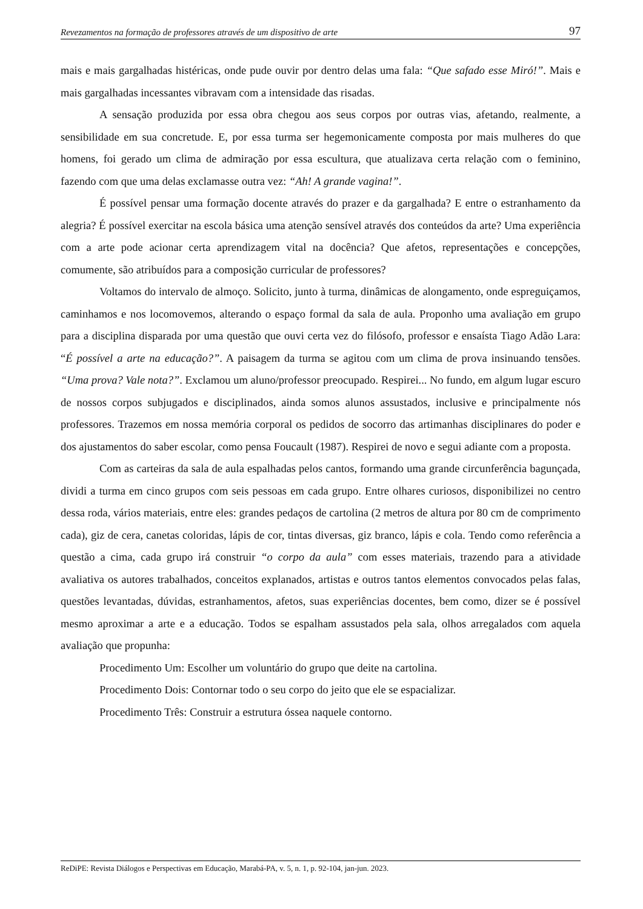Revezamentos na formação de professores através de um dispositivo de arte 97
mais e mais gargalhadas histéricas, onde pude ouvir por dentro delas uma fala: “Que safado esse Miró!”. Mais e mais gargalhadas incessantes vibravam com a intensidade das risadas.
A sensação produzida por essa obra chegou aos seus corpos por outras vias, afetando, realmente, a sensibilidade em sua concretude. E, por essa turma ser hegemonicamente composta por mais mulheres do que homens, foi gerado um clima de admiração por essa escultura, que atualizava certa relação com o feminino, fazendo com que uma delas exclamasse outra vez: “Ah! A grande vagina!”.
É possível pensar uma formação docente através do prazer e da gargalhada? E entre o estranhamento da alegria? É possível exercitar na escola básica uma atenção sensível através dos conteúdos da arte? Uma experiência com a arte pode acionar certa aprendizagem vital na docência? Que afetos, representações e concepções, comumente, são atribuídos para a composição curricular de professores?
Voltamos do intervalo de almoço. Solicito, junto à turma, dinâmicas de alongamento, onde espreguiçamos, caminhamos e nos locomovemos, alterando o espaço formal da sala de aula. Proponho uma avaliação em grupo para a disciplina disparada por uma questão que ouvi certa vez do filósofo, professor e ensaísta Tiago Adão Lara: “É possível a arte na educação?”. A paisagem da turma se agitou com um clima de prova insinuando tensões. “Uma prova? Vale nota?”. Exclamou um aluno/professor preocupado. Respirei... No fundo, em algum lugar escuro de nossos corpos subjugados e disciplinados, ainda somos alunos assustados, inclusive e principalmente nós professores. Trazemos em nossa memória corporal os pedidos de socorro das artimanhas disciplinares do poder e dos ajustamentos do saber escolar, como pensa Foucault (1987). Respirei de novo e segui adiante com a proposta.
Com as carteiras da sala de aula espalhadas pelos cantos, formando uma grande circunferência bagunçada, dividi a turma em cinco grupos com seis pessoas em cada grupo. Entre olhares curiosos, disponibilizei no centro dessa roda, vários materiais, entre eles: grandes pedaços de cartolina (2 metros de altura por 80 cm de comprimento cada), giz de cera, canetas coloridas, lápis de cor, tintas diversas, giz branco, lápis e cola. Tendo como referência a questão a cima, cada grupo irá construir “o corpo da aula” com esses materiais, trazendo para a atividade avaliativa os autores trabalhados, conceitos explanados, artistas e outros tantos elementos convocados pelas falas, questões levantadas, dúvidas, estranhamentos, afetos, suas experiências docentes, bem como, dizer se é possível mesmo aproximar a arte e a educação. Todos se espalham assustados pela sala, olhos arregalados com aquela avaliação que propunha:
Procedimento Um: Escolher um voluntário do grupo que deite na cartolina.
Procedimento Dois: Contornar todo o seu corpo do jeito que ele se espacializar.
Procedimento Três: Construir a estrutura óssea naquele contorno.
ReDiPE: Revista Diálogos e Perspectivas em Educação, Marabá-PA, v. 5, n. 1, p. 92-104, jan-jun. 2023.